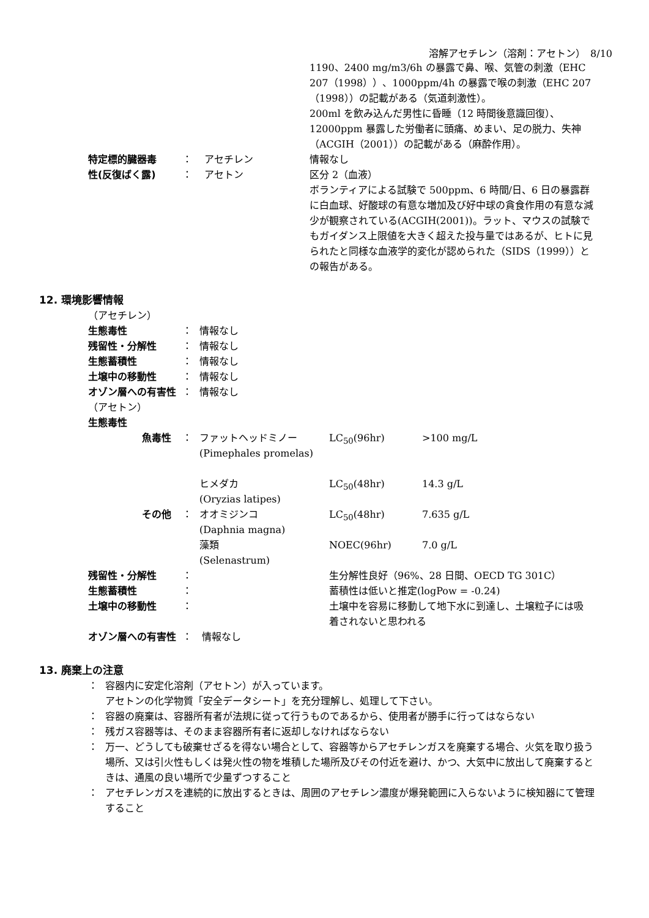溶解アセチレン（溶剤：アセトン）　8/10
| | | | 1190、2400 mg/m3/6h の暴露で鼻、喉、気管の刺激（EHC 207（1998））、1000ppm/4h の暴露で喉の刺激（EHC 207（1998））の記載がある（気道刺激性）。 200ml を飲み込んだ男性に昏睡（12 時間後意識回復）、12000ppm 暴露した労働者に頭痛、めまい、足の脱力、失神（ACGIH（2001））の記載がある（麻酔作用）。 |
| 特定標的臓器毒 | ： | アセチレン | 情報なし |
| 性(反復ばく露) | ： | アセトン | 区分 2（血液） ボランティアによる試験で 500ppm、6 時間/日、6 日の暴露群に白血球、好酸球の有意な増加及び好中球の貪食作用の有意な減少が観察されている(ACGIH(2001))。ラット、マウスの試験でもガイダンス上限値を大きく超えた投与量ではあるが、ヒトに見られたと同様な血液学的変化が認められた（SIDS（1999））との報告がある。 |
12. 環境影響情報
| （アセチレン） | | |
| 生態毒性 | ： | 情報なし |
| 残留性・分解性 | ： | 情報なし |
| 生態蓄積性 | ： | 情報なし |
| 土壌中の移動性 | ： | 情報なし |
| オゾン層への有害性 | ： | 情報なし |
| （アセトン） | | |
| 生態毒性 | | |
| 魚毒性 | ： | ファットヘッドミノー (Pimephales promelas) | LC<sub>50</sub>(96hr) | >100 mg/L |
| | | ヒメダカ (Oryzias latipes) | LC<sub>50</sub>(48hr) | 14.3 g/L |
| その他 | ： | オオミジンコ (Daphnia magna) | LC<sub>50</sub>(48hr) | 7.635 g/L |
| | | 藻類 (Selenastrum) | NOEC(96hr) | 7.0 g/L |
| 残留性・分解性 | ： | 生分解性良好（96%、28 日間、OECD TG 301C） |
| 生態蓄積性 | ： | 蓄積性は低いと推定(logPow = -0.24) |
| 土壌中の移動性 | ： | 土壌中を容易に移動して地下水に到達し、土壌粒子には吸着されないと思われる |
| オゾン層への有害性 | ： 情報なし | |
13. 廃棄上の注意
| ： | 容器内に安定化溶剤（アセトン）が入っています。 アセトンの化学物質「安全データシート」を充分理解し、処理して下さい。 |
| ： | 容器の廃棄は、容器所有者が法規に従って行うものであるから、使用者が勝手に行ってはならない |
| ： | 残ガス容器等は、そのまま容器所有者に返却しなければならない |
| ： | 万一、どうしても破棄せざるを得ない場合として、容器等からアセチレンガスを廃棄する場合、火気を取り扱う場所、又は引火性もしくは発火性の物を堆積した場所及びその付近を避け、かつ、大気中に放出して廃棄するときは、通風の良い場所で少量ずつすること |
| ： | アセチレンガスを連続的に放出するときは、周囲のアセチレン濃度が爆発範囲に入らないように検知器にて管理すること |